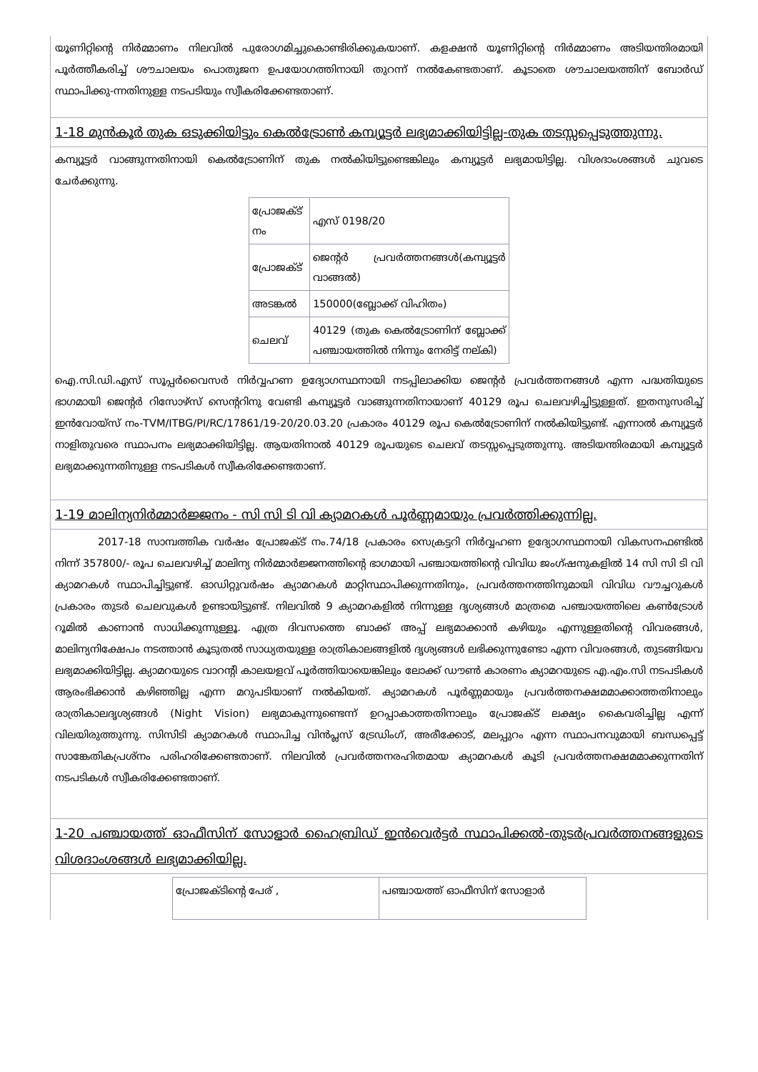യൂണിറ്റിന്റെ നിർമ്മാണം നിലവിൽ പുരോഗമിച്ചുകൊണ്ടിരിക്കുകയാണ്. കളക്ഷൻ യൂണിറ്റിന്റെ നിർമ്മാണം അടിയന്തിരമായി പൂർത്തീകരിച്ച് ശൗചാലയം പൊതുജന ഉപയോഗത്തിനായി തുറന്ന് നൽകേണ്ടതാണ്. കൂടാതെ ശൗചാലയത്തിന് ബോർഡ് സ്ഥാപിക്കു-ന്നതിനുള്ള നടപടിയും സ്വീകരിക്കേണ്ടതാണ്.
1-18 മുൻകൂർ തുക ഒടുക്കിയിട്ടും കെൽട്രോൺ കമ്പ്യൂട്ടർ ലഭ്യമാക്കിയിട്ടില്ല-തുക തടസ്സപ്പെടുത്തുന്നു.
കമ്പ്യൂട്ടർ വാങ്ങുന്നതിനായി കെൽട്രോണിന് തുക നൽകിയിട്ടുണ്ടെങ്കിലും കമ്പ്യൂട്ടർ ലഭ്യമായിട്ടില്ല. വിശദാംശങ്ങൾ ചുവടെ ചേർക്കുന്നു.
| പ്രോജക്ട് നം | എസ് 0198/20 |
| പ്രോജക്ട് | ജെന്റർ പ്രവർത്തനങ്ങൾ(കമ്പ്യൂട്ടർ വാങ്ങൽ) |
| അടങ്കൽ | 150000(ബ്ലോക്ക് വിഹിതം) |
| ചെലവ് | 40129 (തുക കെൽട്രോണിന് ബ്ലോക്ക് പഞ്ചായത്തിൽ നിന്നും നേരിട്ട് നല്കി) |
ഐ.സി.ഡി.എസ് സൂപ്പർവൈസർ നിർവ്വഹണ ഉദ്യോഗസ്ഥനായി നടപ്പിലാക്കിയ ജെന്റർ പ്രവർത്തനങ്ങൾ എന്ന പദ്ധതിയുടെ ഭാഗമായി ജെന്റർ റിസോഴ്സ് സെന്ററിനു വേണ്ടി കമ്പ്യൂട്ടർ വാങ്ങുന്നതിനായാണ് 40129 രൂപ ചെലവഴിച്ചിട്ടുള്ളത്. ഇതനുസരിച്ച് ഇൻവോയ്സ് നം-TVM/ITBG/PI/RC/17861/19-20/20.03.20 പ്രകാരം 40129 രൂപ കെൽട്രോണിന് നൽകിയിട്ടുണ്ട്. എന്നാൽ കമ്പ്യൂട്ടർ നാളിതുവരെ സ്ഥാപനം ലഭ്യമാക്കിയിട്ടില്ല. ആയതിനാൽ 40129 രൂപയുടെ ചെലവ് തടസ്സപ്പെടുത്തുന്നു. അടിയന്തിരമായി കമ്പ്യൂട്ടർ ലഭ്യമാക്കുന്നതിനുള്ള നടപടികൾ സ്വീകരിക്കേണ്ടതാണ്.
1-19 മാലിന്യനിർമ്മാർജ്ജനം - സി സി ടി വി ക്യാമറകൾ പൂർണ്ണമായും പ്രവർത്തിക്കുന്നില്ല.
2017-18 സാമ്പത്തിക വർഷം പ്രോജക്ട് നം.74/18 പ്രകാരം സെക്രട്ടറി നിർവ്വഹണ ഉദ്യോഗസ്ഥനായി വികസനഫണ്ടിൽ നിന്ന് 357800/- രൂപ ചെലവഴിച്ച് മാലിന്യ നിർമ്മാർജ്ജനത്തിന്റെ ഭാഗമായി പഞ്ചായത്തിന്റെ വിവിധ ജംഗ്ഷനുകളിൽ 14 സി സി ടി വി ക്യാമറകൾ സ്ഥാപിച്ചിട്ടുണ്ട്. ഓഡിറ്റുവർഷം ക്യാമറകൾ മാറ്റിസ്ഥാപിക്കുന്നതിനും, പ്രവർത്തനത്തിനുമായി വിവിധ വൗച്ചറുകൾ പ്രകാരം തുടർ ചെലവുകൾ ഉണ്ടായിട്ടുണ്ട്. നിലവിൽ 9 ക്യാമറകളിൽ നിന്നുള്ള ദൃശ്യങ്ങൾ മാത്രമെ പഞ്ചായത്തിലെ കൺട്രോൾ റൂമിൽ കാണാൻ സാധിക്കുന്നുള്ളൂ. എത്ര ദിവസത്തെ ബാക്ക് അപ്പ് ലഭ്യമാക്കാൻ കഴിയും എന്നുള്ളതിന്റെ വിവരങ്ങൾ, മാലിന്യനിക്ഷേപം നടത്താൻ കൂടുതൽ സാധ്യതയുള്ള രാത്രികാലങ്ങളിൽ ദൃശ്യങ്ങൾ ലഭിക്കുന്നുണ്ടോ എന്ന വിവരങ്ങൾ, തുടങ്ങിയവ ലഭ്യമാക്കിയിട്ടില്ല. ക്യാമറയുടെ വാറന്റി കാലയളവ് പൂർത്തിയായെങ്കിലും ലോക്ക് ഡൗൺ കാരണം ക്യാമറയുടെ എ.എം.സി നടപടികൾ ആരംഭിക്കാൻ കഴിഞ്ഞില്ല എന്ന മറുപടിയാണ് നൽകിയത്. ക്യാമറകൾ പൂർണ്ണമായും പ്രവർത്തനക്ഷമമാക്കാത്തതിനാലും രാത്രികാലദൃശ്യങ്ങൾ (Night Vision) ലഭ്യമാകുന്നുണ്ടെന്ന് ഉറപ്പാകാത്തതിനാലും പ്രോജക്ട് ലക്ഷ്യം കൈവരിച്ചില്ല എന്ന് വിലയിരുത്തുന്നു. സിസിടി ക്യാമറകൾ സ്ഥാപിച്ച വിൻപ്ലസ് ട്രേഡിംഗ്, അരീക്കോട്, മലപ്പുറം എന്ന സ്ഥാപനവുമായി ബന്ധപ്പെട്ട് സാങ്കേതികപ്രശ്നം പരിഹരിക്കേണ്ടതാണ്. നിലവിൽ പ്രവർത്തനരഹിതമായ ക്യാമറകൾ കൂടി പ്രവർത്തനക്ഷമമാക്കുന്നതിന് നടപടികൾ സ്വീകരിക്കേണ്ടതാണ്.
1-20 പഞ്ചായത്ത് ഓഫീസിന് സോളാർ ഹൈബ്രിഡ് ഇൻവെർട്ടർ സ്ഥാപിക്കൽ-തുടർപ്രവർത്തനങ്ങളുടെ വിശദാംശങ്ങൾ ലഭ്യമാക്കിയില്ല.
| പ്രോജക്ടിന്റെ പേര് , | പഞ്ചായത്ത് ഓഫീസിന് സോളാർ |